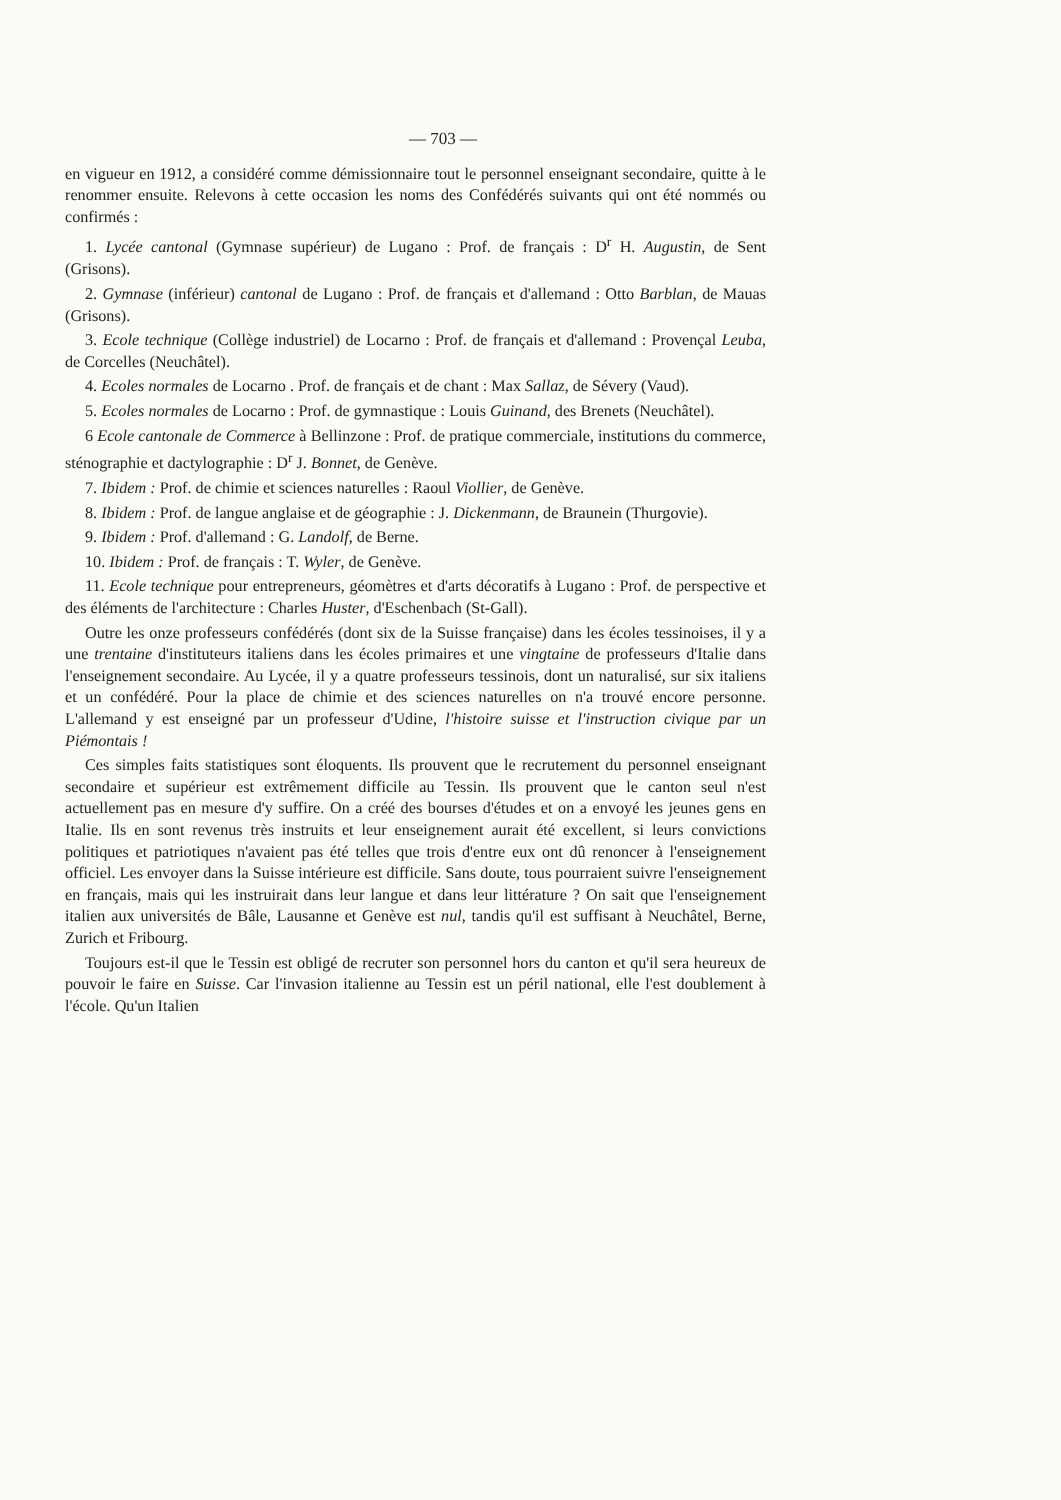— 703 —
en vigueur en 1912, a considéré comme démissionnaire tout le personnel enseignant secondaire, quitte à le renommer ensuite. Relevons à cette occasion les noms des Confédérés suivants qui ont été nommés ou confirmés :
1. Lycée cantonal (Gymnase supérieur) de Lugano : Prof. de français : D<sup>r</sup> H. Augustin, de Sent (Grisons).
2. Gymnase (inférieur) cantonal de Lugano : Prof. de français et d'allemand : Otto Barblan, de Mauas (Grisons).
3. Ecole technique (Collège industriel) de Locarno : Prof. de français et d'allemand : Provençal Leuba, de Corcelles (Neuchâtel).
4. Ecoles normales de Locarno . Prof. de français et de chant : Max Sallaz, de Sévery (Vaud).
5. Ecoles normales de Locarno : Prof. de gymnastique : Louis Guinand, des Brenets (Neuchâtel).
6 Ecole cantonale de Commerce à Bellinzone : Prof. de pratique commerciale, institutions du commerce, sténographie et dactylographie : D<sup>r</sup> J. Bonnet, de Genève.
7. Ibidem : Prof. de chimie et sciences naturelles : Raoul Viollier, de Genève.
8. Ibidem : Prof. de langue anglaise et de géographie : J. Dickenmann, de Braunein (Thurgovie).
9. Ibidem : Prof. d'allemand : G. Landolf, de Berne.
10. Ibidem : Prof. de français : T. Wyler, de Genève.
11. Ecole technique pour entrepreneurs, géomètres et d'arts décoratifs à Lugano : Prof. de perspective et des éléments de l'architecture : Charles Huster, d'Eschenbach (St-Gall).
Outre les onze professeurs confédérés (dont six de la Suisse française) dans les écoles tessinoises, il y a une trentaine d'instituteurs italiens dans les écoles primaires et une vingtaine de professeurs d'Italie dans l'enseignement secondaire. Au Lycée, il y a quatre professeurs tessinois, dont un naturalisé, sur six italiens et un confédéré. Pour la place de chimie et des sciences naturelles on n'a trouvé encore personne. L'allemand y est enseigné par un professeur d'Udine, l'histoire suisse et l'instruction civique par un Piémontais !
Ces simples faits statistiques sont éloquents. Ils prouvent que le recrutement du personnel enseignant secondaire et supérieur est extrêmement difficile au Tessin. Ils prouvent que le canton seul n'est actuellement pas en mesure d'y suffire. On a créé des bourses d'études et on a envoyé les jeunes gens en Italie. Ils en sont revenus très instruits et leur enseignement aurait été excellent, si leurs convictions politiques et patriotiques n'avaient pas été telles que trois d'entre eux ont dû renoncer à l'enseignement officiel. Les envoyer dans la Suisse intérieure est difficile. Sans doute, tous pourraient suivre l'enseignement en français, mais qui les instruirait dans leur langue et dans leur littérature ? On sait que l'enseignement italien aux universités de Bâle, Lausanne et Genève est nul, tandis qu'il est suffisant à Neuchâtel, Berne, Zurich et Fribourg.
Toujours est-il que le Tessin est obligé de recruter son personnel hors du canton et qu'il sera heureux de pouvoir le faire en Suisse. Car l'invasion italienne au Tessin est un péril national, elle l'est doublement à l'école. Qu'un Italien